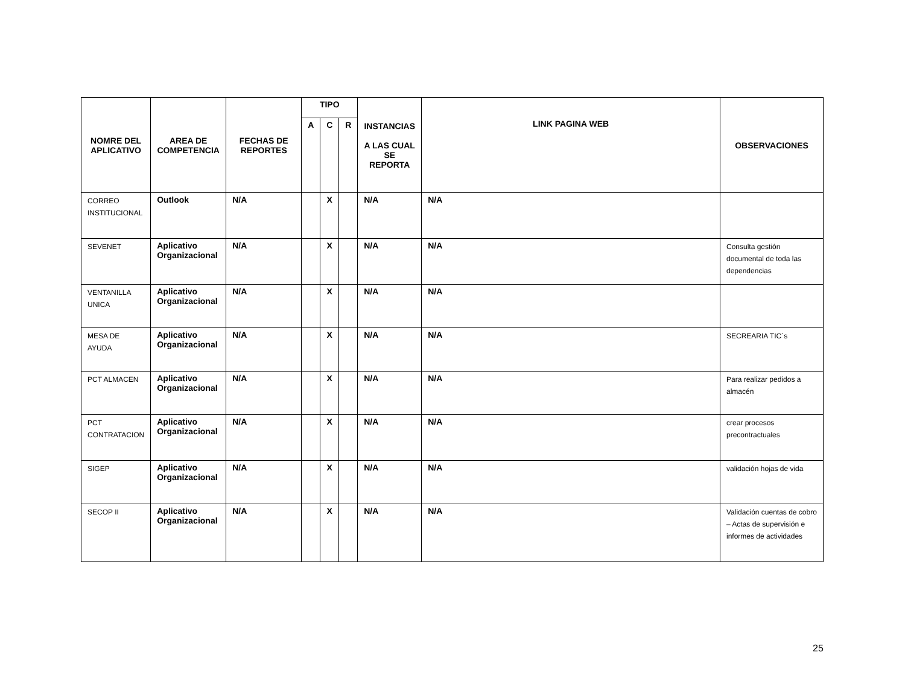| NOMRE DEL APLICATIVO | AREA DE COMPETENCIA | FECHAS DE REPORTES | TIPO | | | INSTANCIAS A LAS CUAL SE REPORTA | LINK PAGINA WEB | OBSERVACIONES |
| --- | --- | --- | --- | --- | --- | --- | --- | --- |
| | | | A | C | R | | | |
| CORREO INSTITUCIONAL | Outlook | N/A | | X | | N/A | N/A | |
| SEVENET | Aplicativo Organizacional | N/A | | X | | N/A | N/A | Consulta gestión documental de toda las dependencias |
| VENTANILLA UNICA | Aplicativo Organizacional | N/A | | X | | N/A | N/A | |
| MESA DE AYUDA | Aplicativo Organizacional | N/A | | X | | N/A | N/A | SECREARIA TIC´s |
| PCT ALMACEN | Aplicativo Organizacional | N/A | | X | | N/A | N/A | Para realizar pedidos a almacén |
| PCT CONTRATACION | Aplicativo Organizacional | N/A | | X | | N/A | N/A | crear procesos precontractuales |
| SIGEP | Aplicativo Organizacional | N/A | | X | | N/A | N/A | validación hojas de vida |
| SECOP II | Aplicativo Organizacional | N/A | | X | | N/A | N/A | Validación cuentas de cobro – Actas de supervisión e informes de actividades |
25